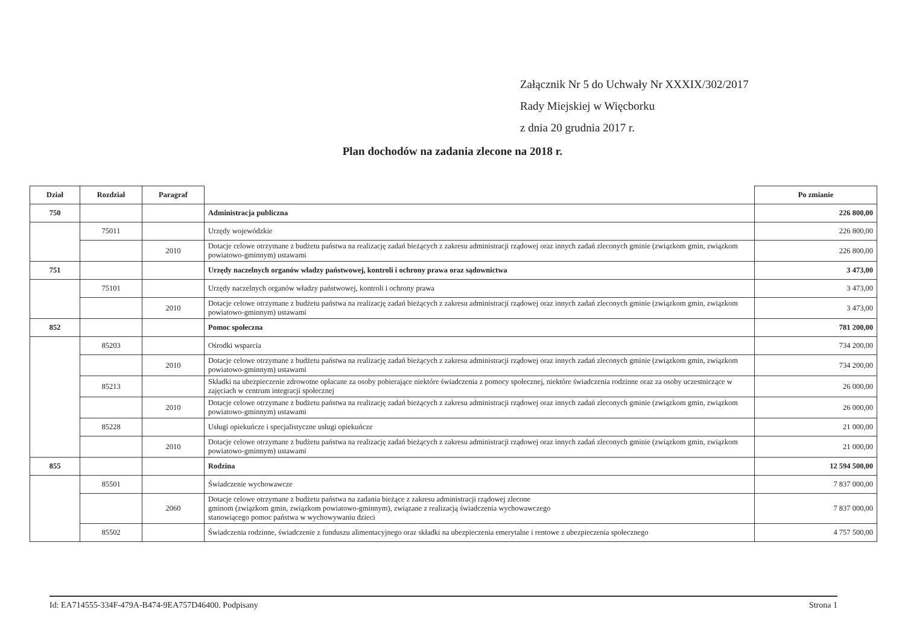Załącznik Nr 5 do Uchwały Nr XXXIX/302/2017
Rady Miejskiej w Więcborku
z dnia 20 grudnia 2017 r.
Plan dochodów na zadania zlecone na 2018 r.
| Dział | Rozdział | Paragraf | | Po zmianie |
| --- | --- | --- | --- | --- |
| 750 | | | Administracja publiczna | 226 800,00 |
| | 75011 | | Urzędy wojewódzkie | 226 800,00 |
| | | 2010 | Dotacje celowe otrzymane z budżetu państwa na realizację zadań bieżących z zakresu administracji rządowej oraz innych zadań zleconych gminie (związkom gmin, związkom powiatowo-gminnym) ustawami | 226 800,00 |
| 751 | | | Urzędy naczelnych organów władzy państwowej, kontroli i ochrony prawa oraz sądownictwa | 3 473,00 |
| | 75101 | | Urzędy naczelnych organów władzy państwowej, kontroli i ochrony prawa | 3 473,00 |
| | | 2010 | Dotacje celowe otrzymane z budżetu państwa na realizację zadań bieżących z zakresu administracji rządowej oraz innych zadań zleconych gminie (związkom gmin, związkom powiatowo-gminnym) ustawami | 3 473,00 |
| 852 | | | Pomoc społeczna | 781 200,00 |
| | 85203 | | Ośrodki wsparcia | 734 200,00 |
| | | 2010 | Dotacje celowe otrzymane z budżetu państwa na realizację zadań bieżących z zakresu administracji rządowej oraz innych zadań zleconych gminie (związkom gmin, związkom powiatowo-gminnym) ustawami | 734 200,00 |
| | 85213 | | Składki na ubezpieczenie zdrowotne opłacane za osoby pobierające niektóre świadczenia z pomocy społecznej, niektóre świadczenia rodzinne oraz za osoby uczestniczące w zajęciach w centrum integracji społecznej | 26 000,00 |
| | | 2010 | Dotacje celowe otrzymane z budżetu państwa na realizację zadań bieżących z zakresu administracji rządowej oraz innych zadań zleconych gminie (związkom gmin, związkom powiatowo-gminnym) ustawami | 26 000,00 |
| | 85228 | | Usługi opiekuńcze i specjalistyczne usługi opiekuńcze | 21 000,00 |
| | | 2010 | Dotacje celowe otrzymane z budżetu państwa na realizację zadań bieżących z zakresu administracji rządowej oraz innych zadań zleconych gminie (związkom gmin, związkom powiatowo-gminnym) ustawami | 21 000,00 |
| 855 | | | Rodzina | 12 594 500,00 |
| | 85501 | | Świadczenie wychowawcze | 7 837 000,00 |
| | | 2060 | Dotacje celowe otrzymane z budżetu państwa na zadania bieżące z zakresu administracji rządowej zlecone gminom (związkom gmin, związkom powiatowo-gminnym), związane z realizacją świadczenia wychowawczego stanowiącego pomoc państwa w wychowywaniu dzieci | 7 837 000,00 |
| | 85502 | | Świadczenia rodzinne, świadczenie z funduszu alimentacyjnego oraz składki na ubezpieczenia emerytalne i rentowe z ubezpieczenia społecznego | 4 757 500,00 |
Id: EA714555-334F-479A-B474-9EA757D46400. Podpisany Strona 1